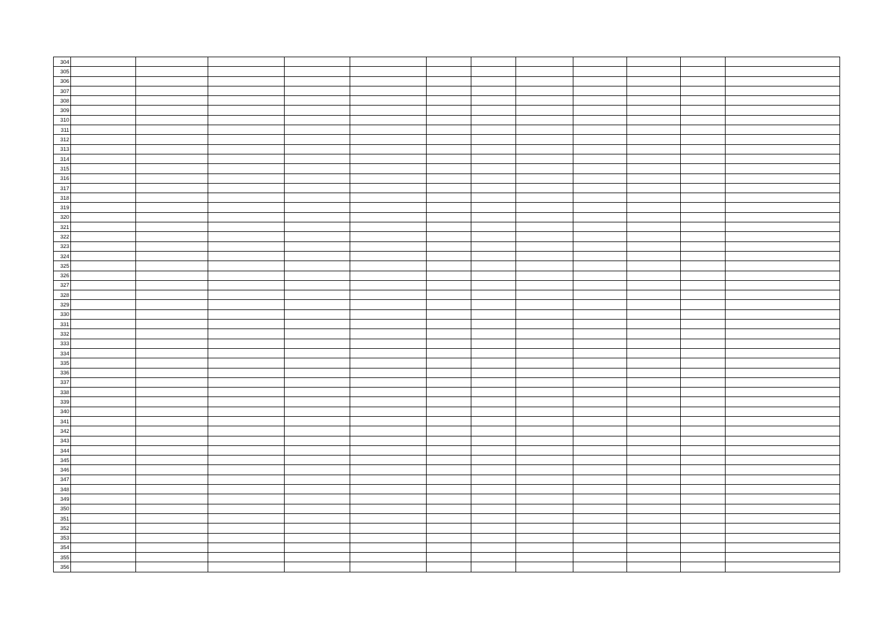| 304 | | | | | | | | | | | | |
| 305 | | | | | | | | | | | | |
| 306 | | | | | | | | | | | | |
| 307 | | | | | | | | | | | | |
| 308 | | | | | | | | | | | | |
| 309 | | | | | | | | | | | | |
| 310 | | | | | | | | | | | | |
| 311 | | | | | | | | | | | | |
| 312 | | | | | | | | | | | | |
| 313 | | | | | | | | | | | | |
| 314 | | | | | | | | | | | | |
| 315 | | | | | | | | | | | | |
| 316 | | | | | | | | | | | | |
| 317 | | | | | | | | | | | | |
| 318 | | | | | | | | | | | | |
| 319 | | | | | | | | | | | | |
| 320 | | | | | | | | | | | | |
| 321 | | | | | | | | | | | | |
| 322 | | | | | | | | | | | | |
| 323 | | | | | | | | | | | | |
| 324 | | | | | | | | | | | | |
| 325 | | | | | | | | | | | | |
| 326 | | | | | | | | | | | | |
| 327 | | | | | | | | | | | | |
| 328 | | | | | | | | | | | | |
| 329 | | | | | | | | | | | | |
| 330 | | | | | | | | | | | | |
| 331 | | | | | | | | | | | | |
| 332 | | | | | | | | | | | | |
| 333 | | | | | | | | | | | | |
| 334 | | | | | | | | | | | | |
| 335 | | | | | | | | | | | | |
| 336 | | | | | | | | | | | | |
| 337 | | | | | | | | | | | | |
| 338 | | | | | | | | | | | | |
| 339 | | | | | | | | | | | | |
| 340 | | | | | | | | | | | | |
| 341 | | | | | | | | | | | | |
| 342 | | | | | | | | | | | | |
| 343 | | | | | | | | | | | | |
| 344 | | | | | | | | | | | | |
| 345 | | | | | | | | | | | | |
| 346 | | | | | | | | | | | | |
| 347 | | | | | | | | | | | | |
| 348 | | | | | | | | | | | | |
| 349 | | | | | | | | | | | | |
| 350 | | | | | | | | | | | | |
| 351 | | | | | | | | | | | | |
| 352 | | | | | | | | | | | | |
| 353 | | | | | | | | | | | | |
| 354 | | | | | | | | | | | | |
| 355 | | | | | | | | | | | | |
| 356 | | | | | | | | | | | | |